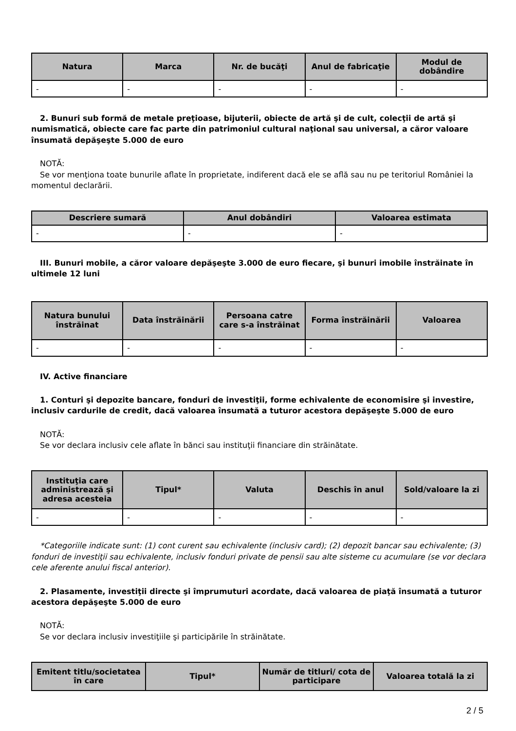| Natura | Marca | Nr. de bucăţi | Anul de fabricaţie | Modul de dobândire |
| --- | --- | --- | --- | --- |
| - | - | - | - | - |
2. Bunuri sub formă de metale preţioase, bijuterii, obiecte de artă şi de cult, colecţii de artă şi numismatică, obiecte care fac parte din patrimoniul cultural naţional sau universal, a căror valoare însumată depăşeşte 5.000 de euro
NOTĂ:
Se vor menţiona toate bunurile aflate în proprietate, indiferent dacă ele se află sau nu pe teritoriul României la momentul declarării.
| Descriere sumară | Anul dobândiri | Valoarea estimata |
| --- | --- | --- |
| - | - | - |
III. Bunuri mobile, a căror valoare depăşeşte 3.000 de euro fiecare, şi bunuri imobile înstrăinate în ultimele 12 luni
| Natura bunului înstrăinat | Data înstrăinării | Persoana catre care s-a înstrăinat | Forma înstrăinării | Valoarea |
| --- | --- | --- | --- | --- |
| - | - | - | - | - |
IV. Active financiare
1. Conturi şi depozite bancare, fonduri de investiţii, forme echivalente de economisire şi investire, inclusiv cardurile de credit, dacă valoarea însumată a tuturor acestora depăşeşte 5.000 de euro
NOTĂ:
Se vor declara inclusiv cele aflate în bănci sau instituţii financiare din străinătate.
| Instituţia care administrează şi adresa acesteia | Tipul* | Valuta | Deschis în anul | Sold/valoare la zi |
| --- | --- | --- | --- | --- |
| - | - | - | - | - |
*Categoriile indicate sunt: (1) cont curent sau echivalente (inclusiv card); (2) depozit bancar sau echivalente; (3) fonduri de investiţii sau echivalente, inclusiv fonduri private de pensii sau alte sisteme cu acumulare (se vor declara cele aferente anului fiscal anterior).
2. Plasamente, investiţii directe şi împrumuturi acordate, dacă valoarea de piaţă însumată a tuturor acestora depăşeşte 5.000 de euro
NOTĂ:
Se vor declara inclusiv investiţiile şi participările în străinătate.
| Emitent titlu/societatea în care | Tipul* | Număr de titluri/ cota de participare | Valoarea totală la zi |
| --- | --- | --- | --- |
2 / 5